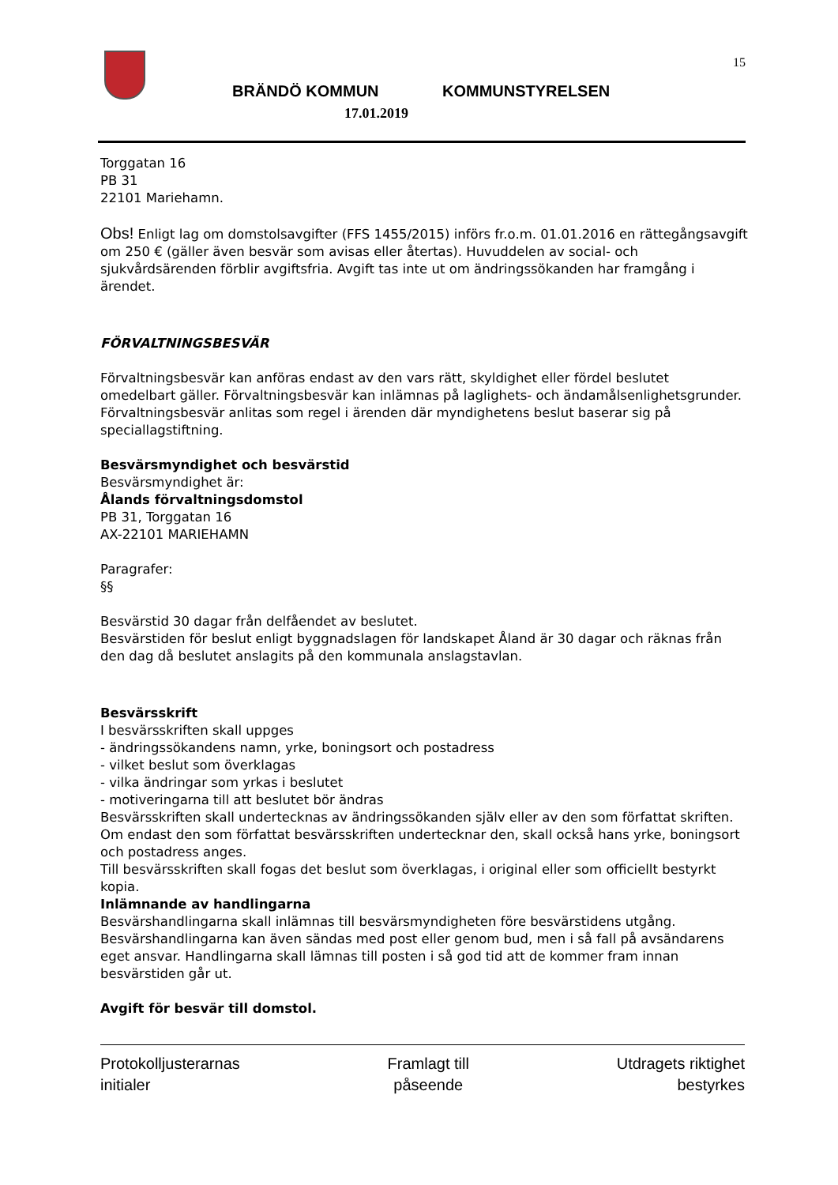15
BRÄNDÖ KOMMUN KOMMUNSTYRELSEN
17.01.2019
Torggatan 16
PB 31
22101 Mariehamn.
Obs! Enligt lag om domstolsavgifter (FFS 1455/2015) införs fr.o.m. 01.01.2016 en rättegångsavgift om 250 € (gäller även besvär som avisas eller återtas). Huvuddelen av social- och sjukvårdsärenden förblir avgiftsfria. Avgift tas inte ut om ändringssökanden har framgång i ärendet.
FÖRVALTNINGSBESVÄR
Förvaltningsbesvär kan anföras endast av den vars rätt, skyldighet eller fördel beslutet omedelbart gäller. Förvaltningsbesvär kan inlämnas på laglighets- och ändamålsenlighetsgrunder. Förvaltningsbesvär anlitas som regel i ärenden där myndighetens beslut baserar sig på speciallagstiftning.
Besvärsmyndighet och besvärstid
Besvärsmyndighet är:
Ålands förvaltningsdomstol
PB 31, Torggatan 16
AX-22101 MARIEHAMN
Paragrafer:
§§
Besvärstid 30 dagar från delfåendet av beslutet.
Besvärstiden för beslut enligt byggnadslagen för landskapet Åland är 30 dagar och räknas från den dag då beslutet anslagits på den kommunala anslagstavlan.
Besvärsskrift
I besvärsskriften skall uppges
- ändringssökandens namn, yrke, boningsort och postadress
- vilket beslut som överklagas
- vilka ändringar som yrkas i beslutet
- motiveringarna till att beslutet bör ändras
Besvärsskriften skall undertecknas av ändringssökanden själv eller av den som författat skriften.
Om endast den som författat besvärsskriften undertecknar den, skall också hans yrke, boningsort och postadress anges.
Till besvärsskriften skall fogas det beslut som överklagas, i original eller som officiellt bestyrkt
kopia.
Inlämnande av handlingarna
Besvärshandlingarna skall inlämnas till besvärsmyndigheten före besvärstidens utgång.
Besvärshandlingarna kan även sändas med post eller genom bud, men i så fall på avsändarens eget ansvar. Handlingarna skall lämnas till posten i så god tid att de kommer fram innan besvärstiden går ut.
Avgift för besvär till domstol.
Protokolljusterarnas
initialer
Framlagt till
påseende
Utdragets riktighet
bestyrkes